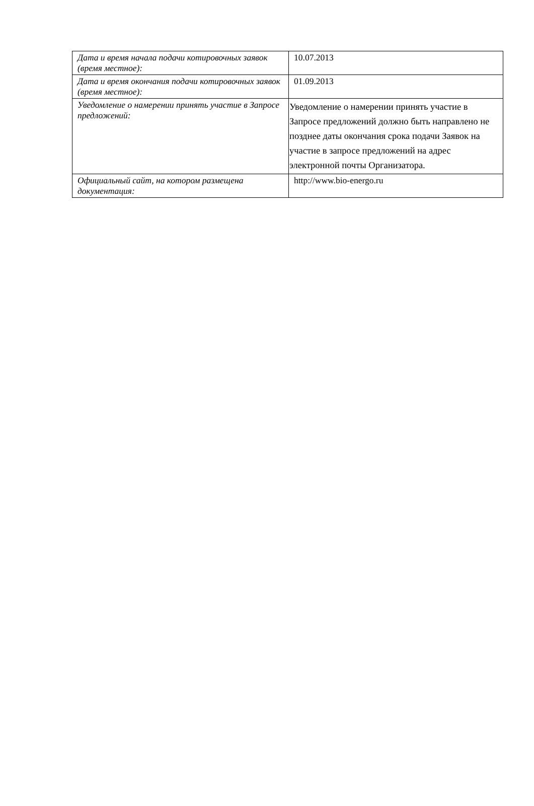| Дата и время начала подачи котировочных заявок (время местное): | 10.07.2013 |
| Дата и время окончания подачи котировочных заявок (время местное): | 01.09.2013 |
| Уведомление о намерении принять участие в Запросе предложений: | Уведомление о намерении принять участие в Запросе предложений должно быть направлено не позднее даты окончания срока подачи Заявок на участие в запросе предложений на адрес электронной почты Организатора. |
| Официальный сайт, на котором размещена документация: | http://www.bio-energo.ru |